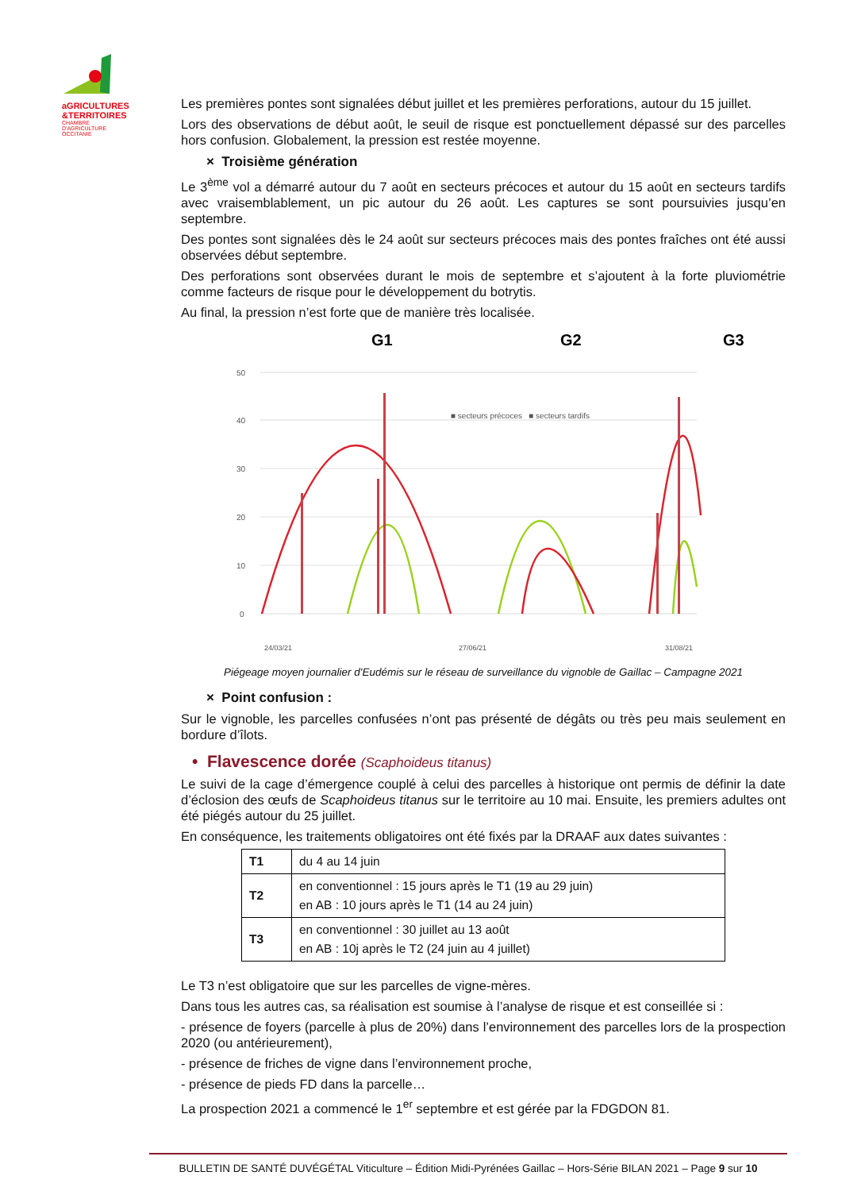aGRICULTURES
&TERRITOIRES
CHAMBRE D'AGRICULTURE OCCITANIE
Les premières pontes sont signalées début juillet et les premières perforations, autour du 15 juillet.
Lors des observations de début août, le seuil de risque est ponctuellement dépassé sur des parcelles hors confusion. Globalement, la pression est restée moyenne.
× Troisième génération
Le 3<sup>ème</sup> vol a démarré autour du 7 août en secteurs précoces et autour du 15 août en secteurs tardifs avec vraisemblablement, un pic autour du 26 août. Les captures se sont poursuivies jusqu’en septembre.
Des pontes sont signalées dès le 24 août sur secteurs précoces mais des pontes fraîches ont été aussi observées début septembre.
Des perforations sont observées durant le mois de septembre et s’ajoutent à la forte pluviométrie comme facteurs de risque pour le développement du botrytis.
Au final, la pression n’est forte que de manière très localisée.
G1
G2
G3
50
40
30
20
10
0
■ secteurs précoces ■ secteurs tardifs
24/03/21
27/06/21
31/08/21
Piégeage moyen journalier d'Eudémis sur le réseau de surveillance du vignoble de Gaillac – Campagne 2021
× Point confusion :
Sur le vignoble, les parcelles confusées n’ont pas présenté de dégâts ou très peu mais seulement en bordure d’îlots.
• Flavescence dorée (Scaphoideus titanus)
Le suivi de la cage d’émergence couplé à celui des parcelles à historique ont permis de définir la date d’éclosion des œufs de Scaphoideus titanus sur le territoire au 10 mai. Ensuite, les premiers adultes ont été piégés autour du 25 juillet.
En conséquence, les traitements obligatoires ont été fixés par la DRAAF aux dates suivantes :
| T1 | du 4 au 14 juin |
| T2 | en conventionnel : 15 jours après le T1 (19 au 29 juin) en AB : 10 jours après le T1 (14 au 24 juin) |
| T3 | en conventionnel : 30 juillet au 13 août en AB : 10j après le T2 (24 juin au 4 juillet) |
Le T3 n’est obligatoire que sur les parcelles de vigne-mères.
Dans tous les autres cas, sa réalisation est soumise à l’analyse de risque et est conseillée si :
- présence de foyers (parcelle à plus de 20%) dans l’environnement des parcelles lors de la prospection 2020 (ou antérieurement),
- présence de friches de vigne dans l’environnement proche,
- présence de pieds FD dans la parcelle…
La prospection 2021 a commencé le 1<sup>er</sup> septembre et est gérée par la FDGDON 81.
BULLETIN DE SANTÉ DUVÉGÉTAL Viticulture – Édition Midi-Pyrénées Gaillac – Hors-Série BILAN 2021 – Page 9 sur 10